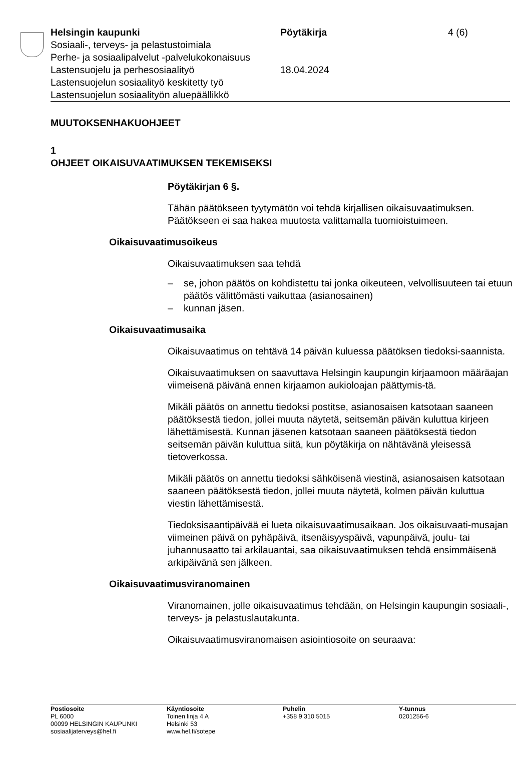Helsingin kaupunki
Sosiaali-, terveys- ja pelastustoimiala
Perhe- ja sosiaalipalvelut -palvelukokonaisuus
Lastensuojelu ja perhesosiaalityö
Lastensuojelun sosiaalityö keskitetty työ
Lastensuojelun sosiaalityön aluepäällikkö
Pöytäkirja
18.04.2024
4 (6)
MUUTOKSENHAKUOHJEET
1
OHJEET OIKAISUVAATIMUKSEN TEKEMISEKSI
Pöytäkirjan 6 §.
Tähän päätökseen tyytymätön voi tehdä kirjallisen oikaisuvaatimuksen. Päätökseen ei saa hakea muutosta valittamalla tuomioistuimeen.
Oikaisuvaatimusoikeus
Oikaisuvaatimuksen saa tehdä
– se, johon päätös on kohdistettu tai jonka oikeuteen, velvollisuuteen tai etuun päätös välittömästi vaikuttaa (asianosainen)
– kunnan jäsen.
Oikaisuvaatimusaika
Oikaisuvaatimus on tehtävä 14 päivän kuluessa päätöksen tiedoksi-saannista.
Oikaisuvaatimuksen on saavuttava Helsingin kaupungin kirjaamoon määräajan viimeisenä päivänä ennen kirjaamon aukioloajan päättymis-tä.
Mikäli päätös on annettu tiedoksi postitse, asianosaisen katsotaan saaneen päätöksestä tiedon, jollei muuta näytetä, seitsemän päivän kuluttua kirjeen lähettämisestä. Kunnan jäsenen katsotaan saaneen päätöksestä tiedon seitsemän päivän kuluttua siitä, kun pöytäkirja on nähtävänä yleisessä tietoverkossa.
Mikäli päätös on annettu tiedoksi sähköisenä viestinä, asianosaisen katsotaan saaneen päätöksestä tiedon, jollei muuta näytetä, kolmen päivän kuluttua viestin lähettämisestä.
Tiedoksisaantipäivää ei lueta oikaisuvaatimusaikaan. Jos oikaisuvaati-musajan viimeinen päivä on pyhäpäivä, itsenäisyyspäivä, vapunpäivä, joulu- tai juhannusaatto tai arkilauantai, saa oikaisuvaatimuksen tehdä ensimmäisenä arkipäivänä sen jälkeen.
Oikaisuvaatimusviranomainen
Viranomainen, jolle oikaisuvaatimus tehdään, on Helsingin kaupungin sosiaali-, terveys- ja pelastuslautakunta.
Oikaisuvaatimusviranomaisen asiointiosoite on seuraava:
Postiosoite
PL 6000
00099 HELSINGIN KAUPUNKI
sosiaalijaterveys@hel.fi
Käyntiosoite
Toinen linja 4 A
Helsinki 53
www.hel.fi/sotepe
Puhelin
+358 9 310 5015
Y-tunnus
0201256-6